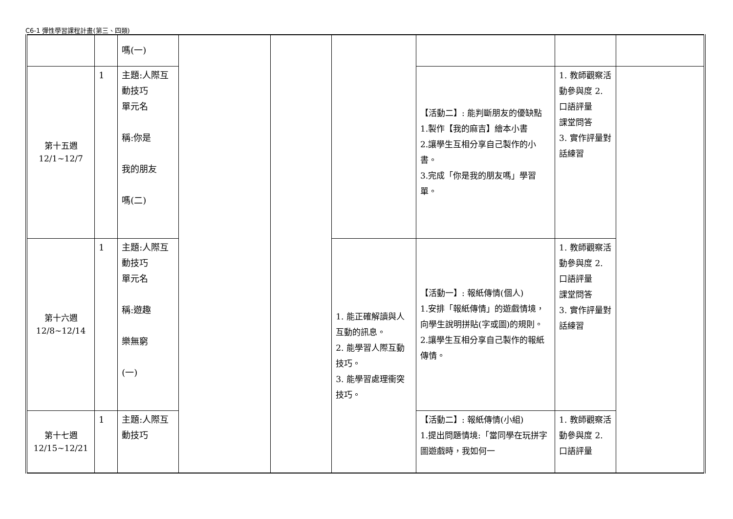C6-1 彈性學習課程計畫(第三、四類)
| | | 嗎(一) | | | | | | |
| 第十五週 12/1~12/7 | 1 | 主題:人際互動技巧 單元名 稱:你是 我的朋友 嗎(二) | | | | 【活動二】: 能判斷朋友的優缺點 1.製作【我的麻吉】繪本小書 2.讓學生互相分享自己製作的小書。 3.完成「你是我的朋友嗎」學習單。 | 1. 教師觀察活動參與度 2. 口語評量 課堂問答 3. 實作評量對話練習 | |
| 第十六週 12/8~12/14 | 1 | 主題:人際互動技巧 單元名 稱:遊趣 樂無窮 (一) | | | 1. 能正確解讀與人互動的訊息。 2. 能學習人際互動技巧。 3. 能學習處理衝突技巧。 | 【活動一】: 報紙傳情(個人) 1.安排「報紙傳情」的遊戲情境，向學生說明拼貼(字或圖)的規則。 2.讓學生互相分享自己製作的報紙傳情。 | 1. 教師觀察活動參與度 2. 口語評量 課堂問答 3. 實作評量對話練習 | |
| 第十七週 12/15~12/21 | 1 | 主題:人際互動技巧 | | | | 【活動二】: 報紙傳情(小組) 1.提出問題情境:「當同學在玩拼字圖遊戲時，我如何一 | 1. 教師觀察活動參與度 2. 口語評量 | |